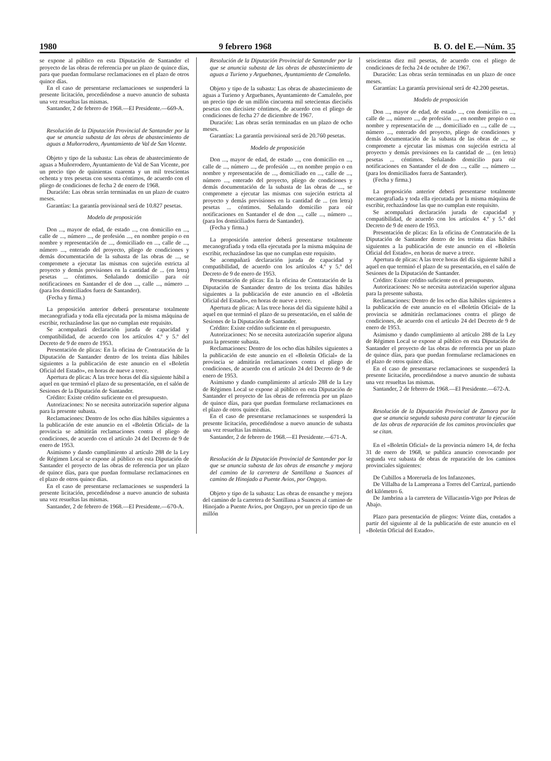1980 9 febrero 1968 B. O. del E.—Núm. 35
se expone al público en esta Diputación de Santander el proyecto de las obras de referencia por un plazo de quince días, para que puedan formularse reclamaciones en el plazo de otros quince días.
En el caso de presentarse reclamaciones se suspenderá la presente licitación, procediéndose a nuevo anuncio de subasta una vez resueltas las mismas.
Santander, 2 de febrero de 1968.—El Presidente.—669-A.
Resolución de la Diputación Provincial de Santander por la que se anuncia subasta de las obras de abastecimiento de aguas a Muñorrodero, Ayuntamiento de Val de San Vicente.
Objeto y tipo de la subasta: Las obras de abastecimiento de aguas a Muñorrodero, Ayuntamiento de Val de San Vicente, por un precio tipo de quinientas cuarenta y un mil trescientas ochenta y tres pesetas con sesenta céntimos, de acuerdo con el pliego de condiciones de fecha 2 de enero de 1968.
Duración: Las obras serán terminadas en un plazo de cuatro meses.
Garantías: La garantía provisional será de 10.827 pesetas.
Modelo de proposición
Don ..., mayor de edad, de estado ..., con domicilio en ..., calle de ..., número ..., de profesión ..., en nombre propio o en nombre y representación de ..., domiciliado en ..., calle de ..., número ..., enterado del proyecto, pliego de condiciones y demás documentación de la subasta de las obras de ..., se compromete a ejecutar las mismas con sujeción estricta al proyecto y demás previsiones en la cantidad de ... (en letra) pesetas ... céntimos. Señalando domicilio para oír notificaciones en Santander el de don ..., calle ..., número ... (para los domiciliados fuera de Santander).
(Fecha y firma.)
La proposición anterior deberá presentarse totalmente mecanografiada y toda ella ejecutada por la misma máquina de escribir, rechazándose las que no cumplan este requisito.
Se acompañará declaración jurada de capacidad y compatibilidad, de acuerdo con los artículos 4.º y 5.º del Decreto de 9 de enero de 1953.
Presentación de plicas: En la oficina de Contratación de la Diputación de Santander dentro de los treinta días hábiles siguientes a la publicación de este anuncio en el «Boletín Oficial del Estado», en horas de nueve a trece.
Apertura de plicas: A las trece horas del día siguiente hábil a aquel en que terminó el plazo de su presentación, en el salón de Sesiones de la Diputación de Santander.
Crédito: Existe crédito suficiente en el presupuesto.
Autorizaciones: No se necesita autorización superior alguna para la presente subasta.
Reclamaciones: Dentro de los ocho días hábiles siguientes a la publicación de este anuncio en el «Boletín Oficial» de la provincia se admitirán reclamaciones contra el pliego de condiciones, de acuerdo con el artículo 24 del Decreto de 9 de enero de 1953.
Asimismo y dando cumplimiento al artículo 288 de la Ley de Régimen Local se expone al público en esta Diputación de Santander el proyecto de las obras de referencia por un plazo de quince días, para que puedan formularse reclamaciones en el plazo de otros quince días.
En el caso de presentarse reclamaciones se suspenderá la presente licitación, procediéndose a nuevo anuncio de subasta una vez resueltas las mismas.
Santander, 2 de febrero de 1968.—El Presidente.—670-A.
Resolución de la Diputación Provincial de Santander por la que se anuncia subasta de las obras de abastecimiento de aguas a Turieno y Arguebanes, Ayuntamiento de Camaleño.
Objeto y tipo de la subasta: Las obras de abastecimiento de aguas a Turieno y Arguebanes, Ayuntamiento de Camaleño, por un precio tipo de un millón cincuenta mil setecientas dieciséis pesetas con diecisiete céntimos, de acuerdo con el pliego de condiciones de fecha 27 de diciembre de 1967.
Duración: Las obras serán terminadas en un plazo de ocho meses.
Garantías: La garantía provisional será de 20.760 pesetas.
Modelo de proposición
Don ..., mayor de edad, de estado ..., con domicilio en ..., calle de ..., número ..., de profesión ..., en nombre propio o en nombre y representación de ..., domiciliado en ..., calle de ..., número ..., enterado del proyecto, pliego de condiciones y demás documentación de la subasta de las obras de ..., se compromete a ejecutar las mismas con sujeción estricta al proyecto y demás previsiones en la cantidad de ... (en letra) pesetas ... céntimos. Señalando domicilio para oír notificaciones en Santander el de don ..., calle ..., número ... (para los domiciliados fuera de Santander).
(Fecha y firma.)
La proposición anterior deberá presentarse totalmente mecanografiada y toda ella ejecutada por la misma máquina de escribir, rechazándose las que no cumplan este requisito.
Se acompañará declaración jurada de capacidad y compatibilidad, de acuerdo con los artículos 4.º y 5.º del Decreto de 9 de enero de 1953.
Presentación de plicas: En la oficina de Contratación de la Diputación de Santander dentro de los treinta días hábiles siguientes a la publicación de este anuncio en el «Boletín Oficial del Estado», en horas de nueve a trece.
Apertura de plicas: A las trece horas del día siguiente hábil a aquel en que terminó el plazo de su presentación, en el salón de Sesiones de la Diputación de Santander.
Crédito: Existe crédito suficiente en el presupuesto.
Autorizaciones: No se necesita autorización superior alguna para la presente subasta.
Reclamaciones: Dentro de los ocho días hábiles siguientes a la publicación de este anuncio en el «Boletín Oficial» de la provincia se admitirán reclamaciones contra el pliego de condiciones, de acuerdo con el artículo 24 del Decreto de 9 de enero de 1953.
Asimismo y dando cumplimiento al artículo 288 de la Ley de Régimen Local se expone al público en esta Diputación de Santander el proyecto de las obras de referencia por un plazo de quince días, para que puedan formularse reclamaciones en el plazo de otros quince días.
En el caso de presentarse reclamaciones se suspenderá la presente licitación, procediéndose a nuevo anuncio de subasta una vez resueltas las mismas.
Santander, 2 de febrero de 1968.—El Presidente.—671-A.
Resolución de la Diputación Provincial de Santander por la que se anuncia subasta de las obras de ensanche y mejora del camino de la carretera de Santillana a Suances al camino de Hinojado a Puente Avios, por Ongayo.
Objeto y tipo de la subasta: Las obras de ensanche y mejora del camino de la carretera de Santillana a Suances al camino de Hinojado a Puente Avios, por Ongayo, por un precio tipo de un millón
seiscientas diez mil pesetas, de acuerdo con el pliego de condiciones de fecha 24 de octubre de 1967.
Duración: Las obras serán terminadas en un plazo de once meses.
Garantías: La garantía provisional será de 42.200 pesetas.
Modelo de proposición
Don ..., mayor de edad, de estado ..., con domicilio en ..., calle de ..., número ..., de profesión ..., en nombre propio o en nombre y representación de ..., domiciliado en ..., calle de ..., número ..., enterado del proyecto, pliego de condiciones y demás documentación de la subasta de las obras de ..., se compromete a ejecutar las mismas con sujeción estricta al proyecto y demás previsiones en la cantidad de ... (en letra) pesetas ... céntimos. Señalando domicilio para oír notificaciones en Santander el de don ..., calle ..., número ... (para los domiciliados fuera de Santander).
(Fecha y firma.)
La proposición anterior deberá presentarse totalmente mecanografiada y toda ella ejecutada por la misma máquina de escribir, rechazándose las que no cumplan este requisito.
Se acompañará declaración jurada de capacidad y compatibilidad, de acuerdo con los artículos 4.º y 5.º del Decreto de 9 de enero de 1953.
Presentación de plicas: En la oficina de Contratación de la Diputación de Santander dentro de los treinta días hábiles siguientes a la publicación de este anuncio en el «Boletín Oficial del Estado», en horas de nueve a trece.
Apertura de plicas: A las trece horas del día siguiente hábil a aquel en que terminó el plazo de su presentación, en el salón de Sesiones de la Diputación de Santander.
Crédito: Existe crédito suficiente en el presupuesto.
Autorizaciones: No se necesita autorización superior alguna para la presente subasta.
Reclamaciones: Dentro de los ocho días hábiles siguientes a la publicación de este anuncio en el «Boletín Oficial» de la provincia se admitirán reclamaciones contra el pliego de condiciones, de acuerdo con el artículo 24 del Decreto de 9 de enero de 1953.
Asimismo y dando cumplimiento al artículo 288 de la Ley de Régimen Local se expone al público en esta Diputación de Santander el proyecto de las obras de referencia por un plazo de quince días, para que puedan formularse reclamaciones en el plazo de otros quince días.
En el caso de presentarse reclamaciones se suspenderá la presente licitación, procediéndose a nuevo anuncio de subasta una vez resueltas las mismas.
Santander, 2 de febrero de 1968.—El Presidente.—672-A.
Resolución de la Diputación Provincial de Zamora por la que se anuncia segunda subasta para contratar la ejecución de las obras de reparación de los caminos provinciales que se citan.
En el «Boletín Oficial» de la provincia número 14, de fecha 31 de enero de 1968, se publica anuncio convocando por segunda vez subasta de obras de reparación de los caminos provinciales siguientes:
De Cubillos a Moreruela de los Infanzones.
De Villalba de la Lampreana a Torres del Carrizal, partiendo del kilómetro 6.
De Jambrina a la carretera de Villacastín-Vigo por Peleas de Abajo.
Plazo para presentación de pliegos: Veinte días, contados a partir del siguiente al de la publicación de este anuncio en el «Boletín Oficial del Estado».